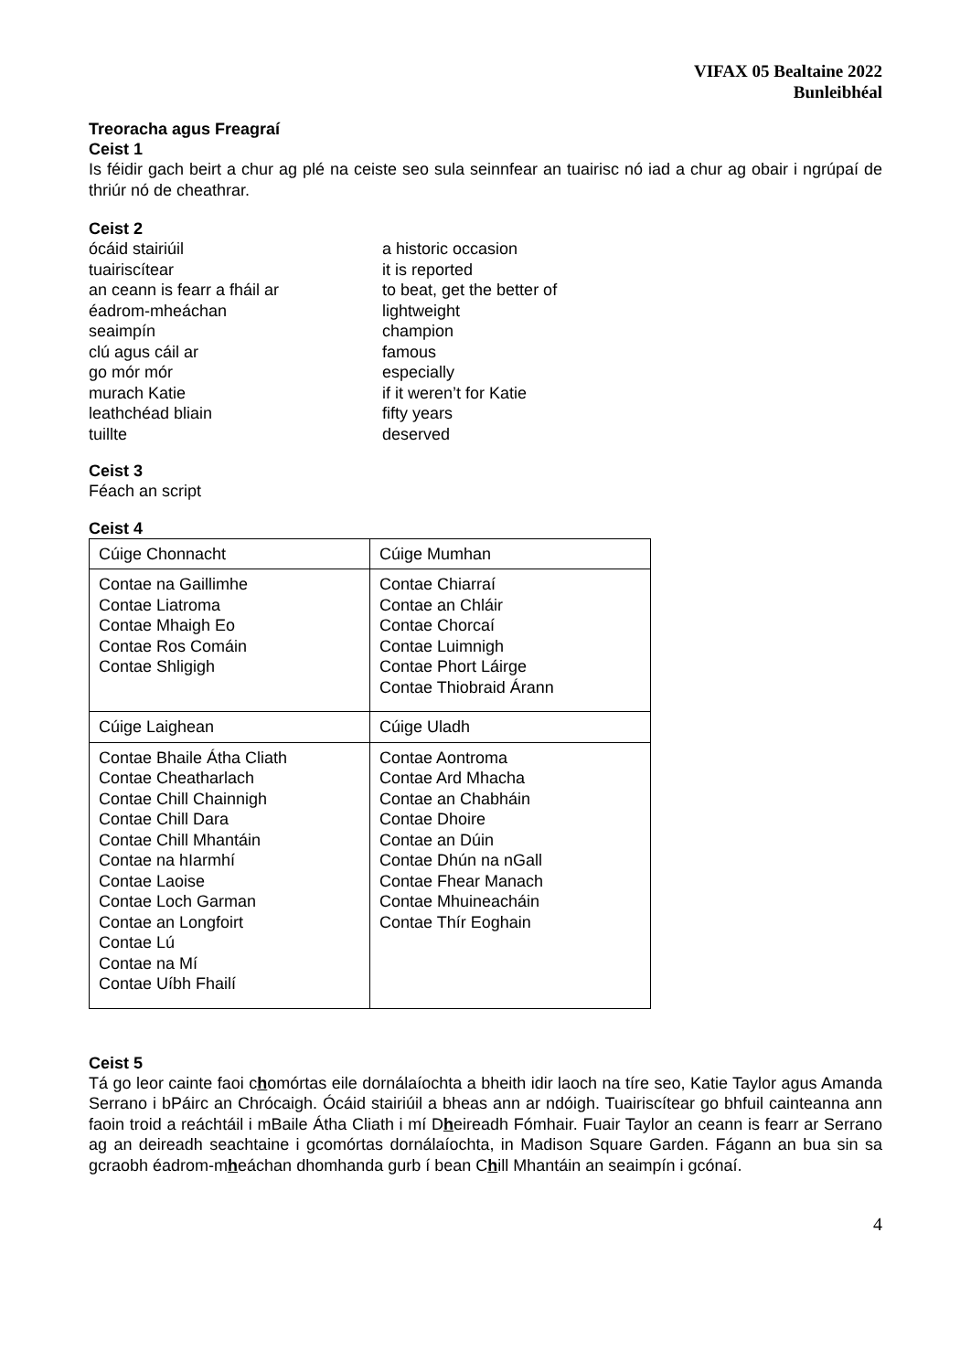VIFAX 05 Bealtaine 2022
Bunleibhéal
Treoracha agus Freagraí
Ceist 1
Is féidir gach beirt a chur ag plé na ceiste seo sula seinnfear an tuairisc nó iad a chur ag obair i ngrúpaí de thriúr nó de cheathrar.
Ceist 2
ócáid stairiúil
a historic occasion
tuairiscítear
it is reported
an ceann is fearr a fháil ar
to beat, get the better of
éadrom-mheáchan
lightweight
seaimpín
champion
clú agus cáil ar
famous
go mór mór
especially
murach Katie
if it weren’t for Katie
leathchéad bliain
fifty years
tuillte
deserved
Ceist 3
Féach an script
Ceist 4
| Cúige Chonnacht | Cúige Mumhan |
| Contae na Gaillimhe Contae Liatroma Contae Mhaigh Eo Contae Ros Comáin Contae Shligigh | Contae Chiarraí Contae an Chláir Contae Chorcaí Contae Luimnigh Contae Phort Láirge Contae Thiobraid Árann |
| Cúige Laighean | Cúige Uladh |
| Contae Bhaile Átha Cliath Contae Cheatharlach Contae Chill Chainnigh Contae Chill Dara Contae Chill Mhantáin Contae na hIarmhí Contae Laoise Contae Loch Garman Contae an Longfoirt Contae Lú Contae na Mí Contae Uíbh Fhailí | Contae Aontroma Contae Ard Mhacha Contae an Chabháin Contae Dhoire Contae an Dúin Contae Dhún na nGall Contae Fhear Manach Contae Mhuineacháin Contae Thír Eoghain |
Ceist 5
Tá go leor cainte faoi chomórtas eile dornálaíochta a bheith idir laoch na tíre seo, Katie Taylor agus Amanda Serrano i bPáirc an Chrócaigh. Ócáid stairiúil a bheas ann ar ndóigh. Tuairiscítear go bhfuil cainteanna ann faoin troid a reáchtáil i mBaile Átha Cliath i mí Dheireadh Fómhair. Fuair Taylor an ceann is fearr ar Serrano ag an deireadh seachtaine i gcomórtas dornálaíochta, in Madison Square Garden. Fágann an bua sin sa gcraobh éadrom-mheáchan dhomhanda gurb í bean Chill Mhantáin an seaimpín i gcónaí.
4